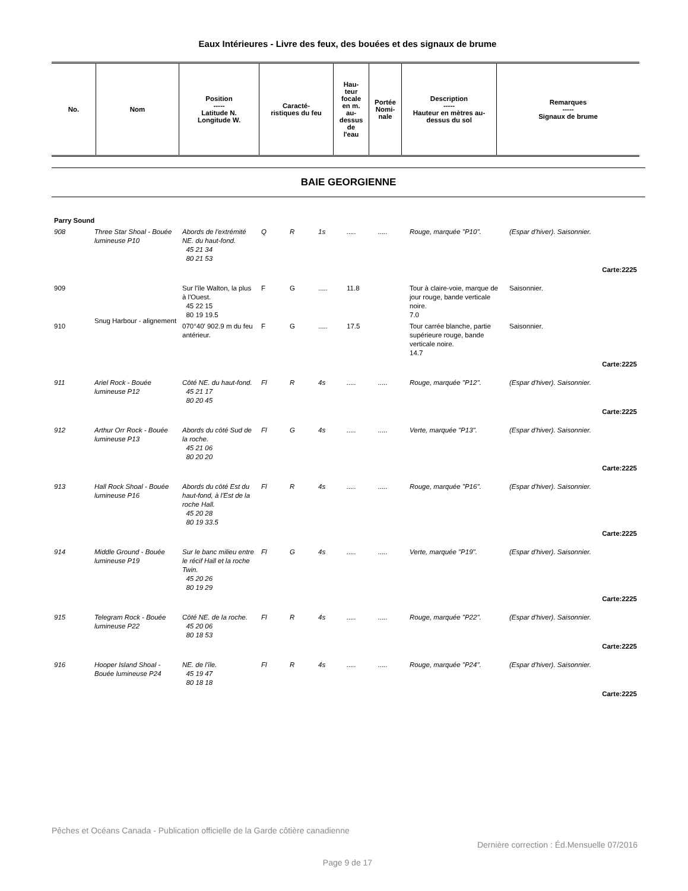Eaux Intérieures - Livre des feux, des bouées et des signaux de brume
| No. | Nom | Position ----- Latitude N. Longitude W. | Caracté- ristiques du feu | Hau- teur focale en m. au- dessus de l'eau | Portée Nomi- nale | Description ----- Hauteur en mètres au- dessus du sol | Remarques ----- Signaux de brume |
| --- | --- | --- | --- | --- | --- | --- | --- |
BAIE GEORGIENNE
| Parry Sound | | | | | | | | | |
| 908 | Three Star Shoal - Bouée lumineuse P10 | Abords de l'extrémité NE. du haut-fond. 45 21 34 80 21 53 | Q | R | 1s | ..... | ..... | Rouge, marquée "P10". | (Espar d'hiver). Saisonnier. |
| Carte:2225 | | | | | | | | | |
| 909 | Snug Harbour - alignement | Sur l'île Walton, la plus à l'Ouest. 45 22 15 80 19 19.5 | F | G | ..... | 11.8 | | Tour à claire-voie, marque de jour rouge, bande verticale noire. 7.0 | Saisonnier. |
| 910 | | 070°40' 902.9 m du feu antérieur. | F | G | ..... | 17.5 | | Tour carrée blanche, partie supérieure rouge, bande verticale noire. 14.7 | Saisonnier. |
| Carte:2225 | | | | | | | | | |
| 911 | Ariel Rock - Bouée lumineuse P12 | Côté NE. du haut-fond. 45 21 17 80 20 45 | Fl | R | 4s | ..... | ..... | Rouge, marquée "P12". | (Espar d'hiver). Saisonnier. |
| Carte:2225 | | | | | | | | | |
| 912 | Arthur Orr Rock - Bouée lumineuse P13 | Abords du côté Sud de la roche. 45 21 06 80 20 20 | Fl | G | 4s | ..... | ..... | Verte, marquée "P13". | (Espar d'hiver). Saisonnier. |
| Carte:2225 | | | | | | | | | |
| 913 | Hall Rock Shoal - Bouée lumineuse P16 | Abords du côté Est du haut-fond, à l'Est de la roche Hall. 45 20 28 80 19 33.5 | Fl | R | 4s | ..... | ..... | Rouge, marquée "P16". | (Espar d'hiver). Saisonnier. |
| Carte:2225 | | | | | | | | | |
| 914 | Middle Ground - Bouée lumineuse P19 | Sur le banc milieu entre le récif Hall et la roche Twin. 45 20 26 80 19 29 | Fl | G | 4s | ..... | ..... | Verte, marquée "P19". | (Espar d'hiver). Saisonnier. |
| Carte:2225 | | | | | | | | | |
| 915 | Telegram Rock - Bouée lumineuse P22 | Côté NE. de la roche. 45 20 06 80 18 53 | Fl | R | 4s | ..... | ..... | Rouge, marquée "P22". | (Espar d'hiver). Saisonnier. |
| Carte:2225 | | | | | | | | | |
| 916 | Hooper Island Shoal - Bouée lumineuse P24 | NE. de l'île. 45 19 47 80 18 18 | Fl | R | 4s | ..... | ..... | Rouge, marquée "P24". | (Espar d'hiver). Saisonnier. |
| Carte:2225 | | | | | | | | | |
Pêches et Océans Canada - Publication officielle de la Garde côtière canadienne
Dernière correction : Éd.Mensuelle 07/2016
Page 9 de 17